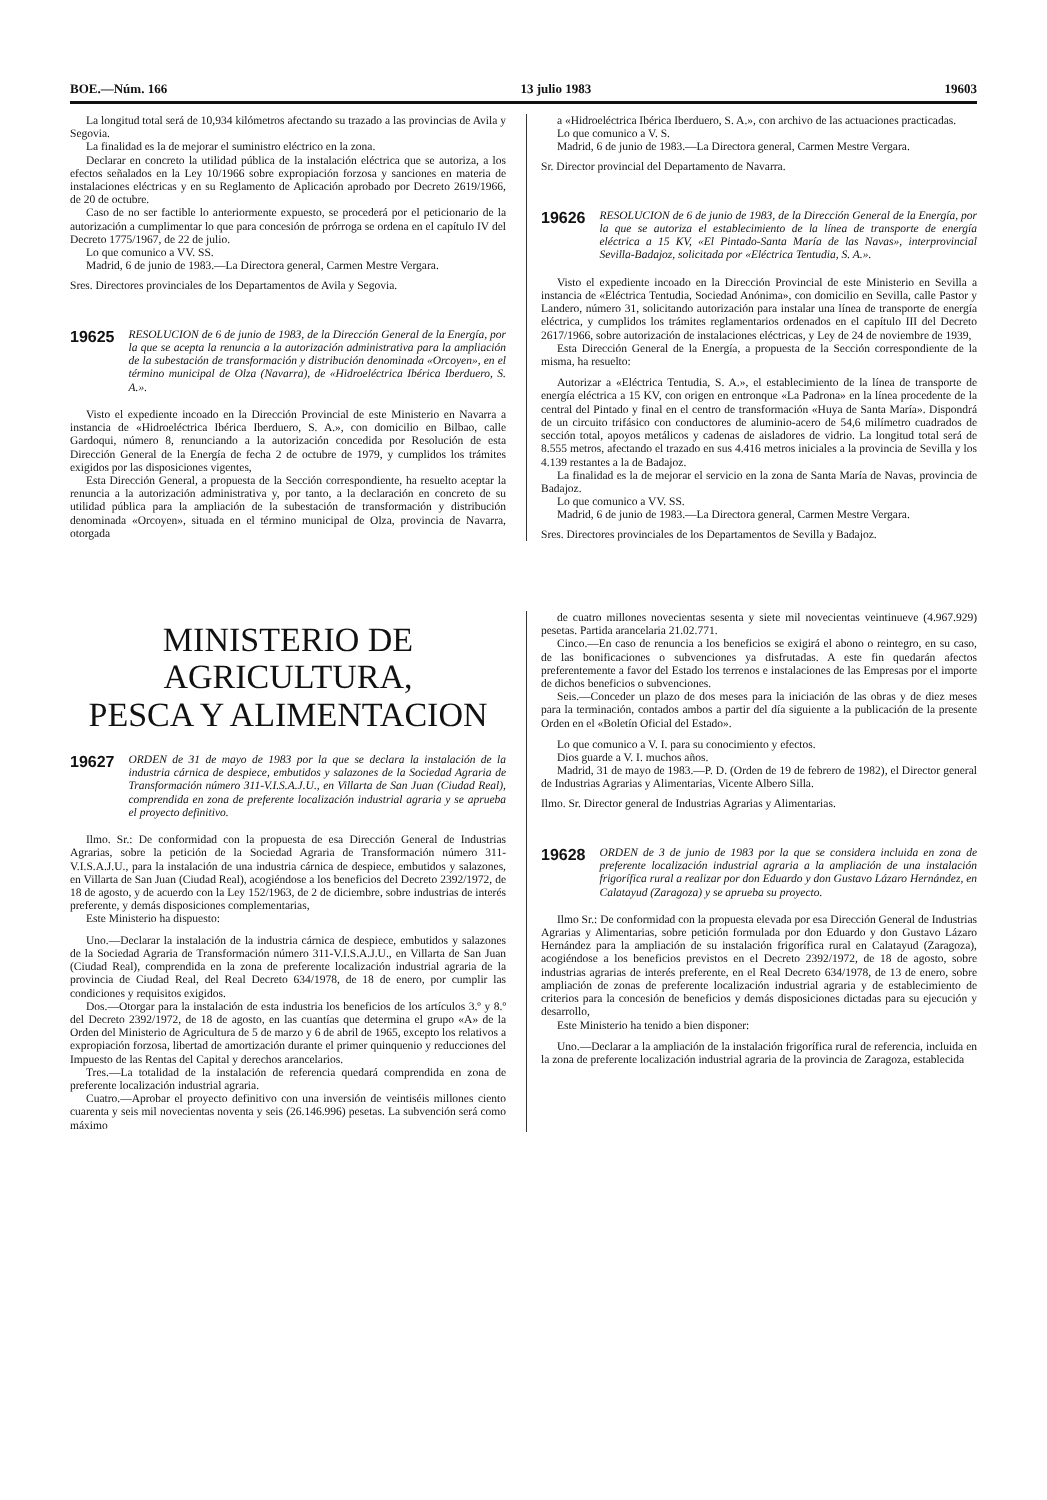BOE.—Núm. 166 13 julio 1983 19603
La longitud total será de 10,934 kilómetros afectando su trazado a las provincias de Avila y Segovia.
La finalidad es la de mejorar el suministro eléctrico en la zona.
Declarar en concreto la utilidad pública de la instalación eléctrica que se autoriza, a los efectos señalados en la Ley 10/1966 sobre expropiación forzosa y sanciones en materia de instalaciones eléctricas y en su Reglamento de Aplicación aprobado por Decreto 2619/1966, de 20 de octubre.
Caso de no ser factible lo anteriormente expuesto, se procederá por el peticionario de la autorización a cumplimentar lo que para concesión de prórroga se ordena en el capítulo IV del Decreto 1775/1967, de 22 de julio.
Lo que comunico a VV. SS.
Madrid, 6 de junio de 1983.—La Directora general, Carmen Mestre Vergara.
Sres. Directores provinciales de los Departamentos de Avila y Segovia.
19625 RESOLUCION de 6 de junio de 1983, de la Dirección General de la Energía, por la que se acepta la renuncia a la autorización administrativa para la ampliación de la subestación de transformación y distribución denominada «Orcoyen», en el término municipal de Olza (Navarra), de «Hidroeléctrica Ibérica Iberduero, S. A.».
Visto el expediente incoado en la Dirección Provincial de este Ministerio en Navarra a instancia de «Hidroeléctrica Ibérica Iberduero, S. A.», con domicilio en Bilbao, calle Gardoqui, número 8, renunciando a la autorización concedida por Resolución de esta Dirección General de la Energía de fecha 2 de octubre de 1979, y cumplidos los trámites exigidos por las disposiciones vigentes,
Esta Dirección General, a propuesta de la Sección correspondiente, ha resuelto aceptar la renuncia a la autorización administrativa y, por tanto, a la declaración en concreto de su utilidad pública para la ampliación de la subestación de transformación y distribución denominada «Orcoyen», situada en el término municipal de Olza, provincia de Navarra, otorgada
a «Hidroeléctrica Ibérica Iberduero, S. A.», con archivo de las actuaciones practicadas.
Lo que comunico a V. S.
Madrid, 6 de junio de 1983.—La Directora general, Carmen Mestre Vergara.
Sr. Director provincial del Departamento de Navarra.
19626 RESOLUCION de 6 de junio de 1983, de la Dirección General de la Energía, por la que se autoriza el establecimiento de la línea de transporte de energía eléctrica a 15 KV, «El Pintado-Santa María de las Navas», interprovincial Sevilla-Badajoz, solicitada por «Eléctrica Tentudia, S. A.».
Visto el expediente incoado en la Dirección Provincial de este Ministerio en Sevilla a instancia de «Eléctrica Tentudia, Sociedad Anónima», con domicilio en Sevilla, calle Pastor y Landero, número 31, solicitando autorización para instalar una línea de transporte de energía eléctrica, y cumplidos los trámites reglamentarios ordenados en el capítulo III del Decreto 2617/1966, sobre autorización de instalaciones eléctricas, y Ley de 24 de noviembre de 1939,
Esta Dirección General de la Energía, a propuesta de la Sección correspondiente de la misma, ha resuelto:
Autorizar a «Eléctrica Tentudia, S. A.», el establecimiento de la línea de transporte de energía eléctrica a 15 KV, con origen en entronque «La Padrona» en la línea procedente de la central del Pintado y final en el centro de transformación «Huya de Santa María». Dispondrá de un circuito trifásico con conductores de aluminio-acero de 54,6 milímetro cuadrados de sección total, apoyos metálicos y cadenas de aisladores de vidrio. La longitud total será de 8.555 metros, afectando el trazado en sus 4.416 metros iniciales a la provincia de Sevilla y los 4.139 restantes a la de Badajoz.
La finalidad es la de mejorar el servicio en la zona de Santa María de Navas, provincia de Badajoz.
Lo que comunico a VV. SS.
Madrid, 6 de junio de 1983.—La Directora general, Carmen Mestre Vergara.
Sres. Directores provinciales de los Departamentos de Sevilla y Badajoz.
MINISTERIO DE AGRICULTURA,
PESCA Y ALIMENTACION
19627 ORDEN de 31 de mayo de 1983 por la que se declara la instalación de la industria cárnica de despiece, embutidos y salazones de la Sociedad Agraria de Transformación número 311-V.I.S.A.J.U., en Villarta de San Juan (Ciudad Real), comprendida en zona de preferente localización industrial agraria y se aprueba el proyecto definitivo.
Ilmo. Sr.: De conformidad con la propuesta de esa Dirección General de Industrias Agrarias, sobre la petición de la Sociedad Agraria de Transformación número 311-V.I.S.A.J.U., para la instalación de una industria cárnica de despiece, embutidos y salazones, en Villarta de San Juan (Ciudad Real), acogiéndose a los beneficios del Decreto 2392/1972, de 18 de agosto, y de acuerdo con la Ley 152/1963, de 2 de diciembre, sobre industrias de interés preferente, y demás disposiciones complementarias,
Este Ministerio ha dispuesto:
Uno.—Declarar la instalación de la industria cárnica de despiece, embutidos y salazones de la Sociedad Agraria de Transformación número 311-V.I.S.A.J.U., en Villarta de San Juan (Ciudad Real), comprendida en la zona de preferente localización industrial agraria de la provincia de Ciudad Real, del Real Decreto 634/1978, de 18 de enero, por cumplir las condiciones y requisitos exigidos.
Dos.—Otorgar para la instalación de esta industria los beneficios de los artículos 3.º y 8.º del Decreto 2392/1972, de 18 de agosto, en las cuantías que determina el grupo «A» de la Orden del Ministerio de Agricultura de 5 de marzo y 6 de abril de 1965, excepto los relativos a expropiación forzosa, libertad de amortización durante el primer quinquenio y reducciones del Impuesto de las Rentas del Capital y derechos arancelarios.
Tres.—La totalidad de la instalación de referencia quedará comprendida en zona de preferente localización industrial agraria.
Cuatro.—Aprobar el proyecto definitivo con una inversión de veintiséis millones ciento cuarenta y seis mil novecientas noventa y seis (26.146.996) pesetas. La subvención será como máximo
de cuatro millones novecientas sesenta y siete mil novecientas veintinueve (4.967.929) pesetas. Partida arancelaria 21.02.771.
Cinco.—En caso de renuncia a los beneficios se exigirá el abono o reintegro, en su caso, de las bonificaciones o subvenciones ya disfrutadas. A este fin quedarán afectos preferentemente a favor del Estado los terrenos e instalaciones de las Empresas por el importe de dichos beneficios o subvenciones.
Seis.—Conceder un plazo de dos meses para la iniciación de las obras y de diez meses para la terminación, contados ambos a partir del día siguiente a la publicación de la presente Orden en el «Boletín Oficial del Estado».
Lo que comunico a V. I. para su conocimiento y efectos.
Dios guarde a V. I. muchos años.
Madrid, 31 de mayo de 1983.—P. D. (Orden de 19 de febrero de 1982), el Director general de Industrias Agrarias y Alimentarias, Vicente Albero Silla.
Ilmo. Sr. Director general de Industrias Agrarias y Alimentarias.
19628 ORDEN de 3 de junio de 1983 por la que se considera incluida en zona de preferente localización industrial agraria a la ampliación de una instalación frigorífica rural a realizar por don Eduardo y don Gustavo Lázaro Hernández, en Calatayud (Zaragoza) y se aprueba su proyecto.
Ilmo Sr.: De conformidad con la propuesta elevada por esa Dirección General de Industrias Agrarias y Alimentarias, sobre petición formulada por don Eduardo y don Gustavo Lázaro Hernández para la ampliación de su instalación frigorífica rural en Calatayud (Zaragoza), acogiéndose a los beneficios previstos en el Decreto 2392/1972, de 18 de agosto, sobre industrias agrarias de interés preferente, en el Real Decreto 634/1978, de 13 de enero, sobre ampliación de zonas de preferente localización industrial agraria y de establecimiento de criterios para la concesión de beneficios y demás disposiciones dictadas para su ejecución y desarrollo,
Este Ministerio ha tenido a bien disponer:
Uno.—Declarar a la ampliación de la instalación frigorífica rural de referencia, incluida en la zona de preferente localización industrial agraria de la provincia de Zaragoza, establecida